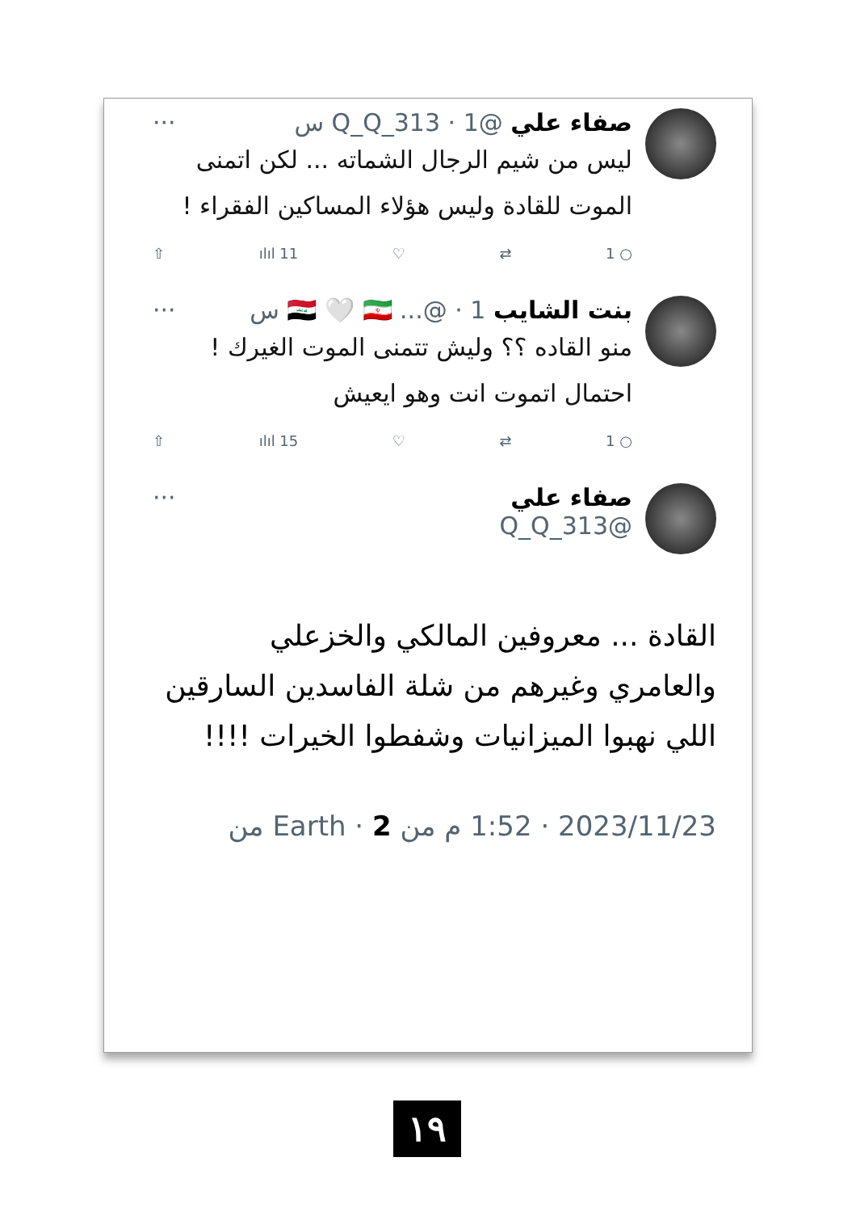صفاء علي @Q_Q_313 · 1 س ···
ليس من شيم الرجال الشماته ... لكن اتمنى الموت للقادة وليس هؤلاء المساكين الفقراء !
○ 1 ⇄ ♡ ılıl 11 ⇧
بنت الشايب 🇮🇶 🤍 🇮🇷 ...@ · 1 س ···
منو القاده ؟؟ وليش تتمنى الموت الغيرك !
احتمال اتموت انت وهو ايعيش
○ 1 ⇄ ♡ ılıl 15 ⇧
صفاء علي ···
@Q_Q_313
القادة ... معروفين المالكي والخزعلي والعامري وغيرهم من شلة الفاسدين السارقين اللي نهبوا الميزانيات وشفطوا الخيرات !!!!
2023/11/23 · 1:52 م من Earth · 2 من
١٩